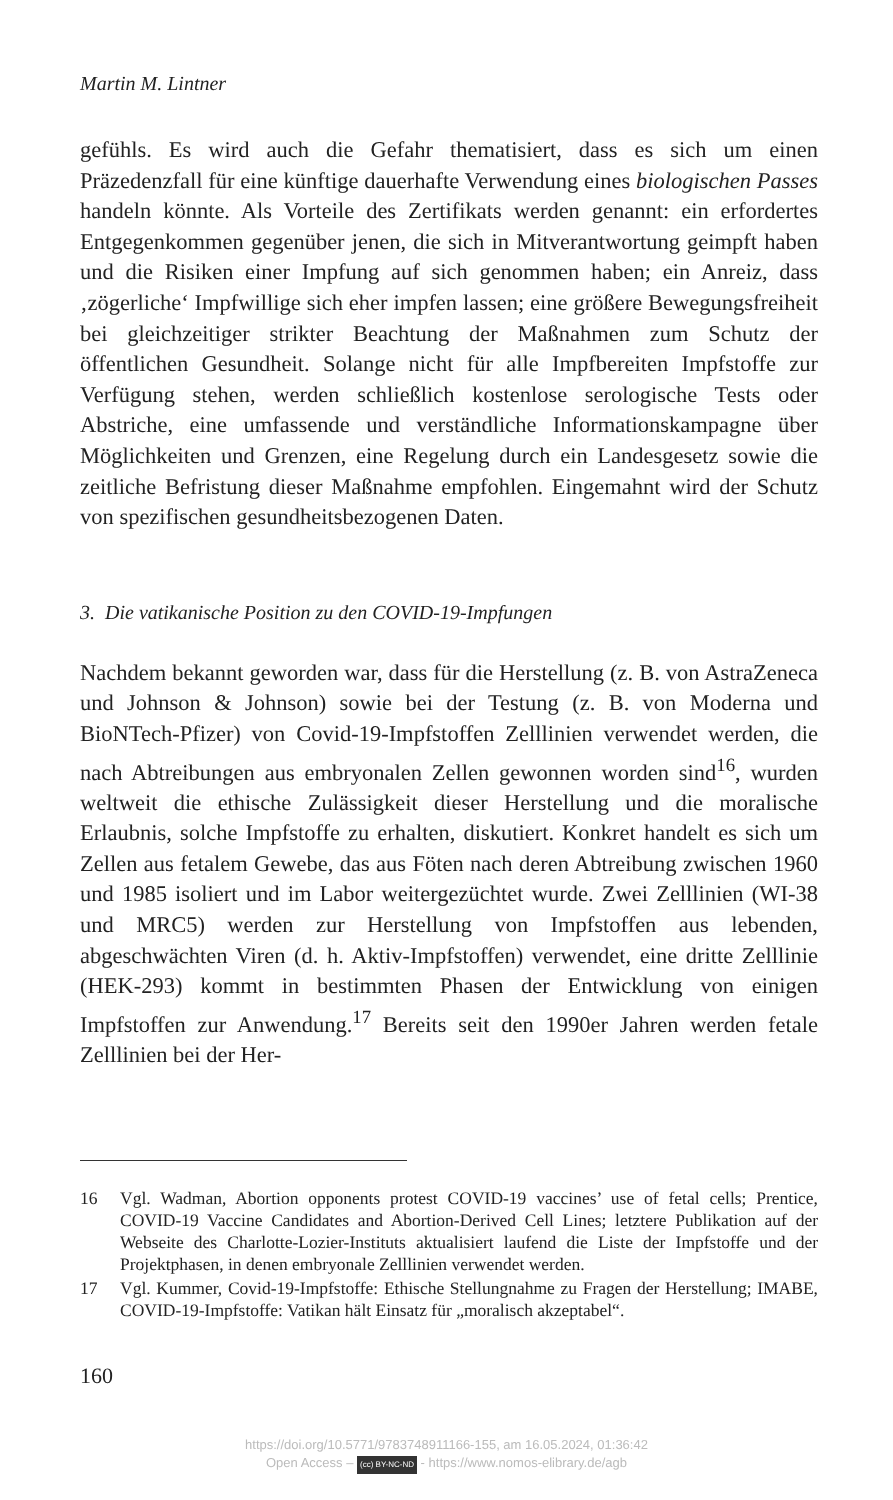Martin M. Lintner
gefühls. Es wird auch die Gefahr thematisiert, dass es sich um einen Präzedenzfall für eine künftige dauerhafte Verwendung eines biologischen Passes handeln könnte. Als Vorteile des Zertifikats werden genannt: ein erfordertes Entgegenkommen gegenüber jenen, die sich in Mitverantwortung geimpft haben und die Risiken einer Impfung auf sich genommen haben; ein Anreiz, dass ‚zögerliche‘ Impfwillige sich eher impfen lassen; eine größere Bewegungsfreiheit bei gleichzeitiger strikter Beachtung der Maßnahmen zum Schutz der öffentlichen Gesundheit. Solange nicht für alle Impfbereiten Impfstoffe zur Verfügung stehen, werden schließlich kostenlose serologische Tests oder Abstriche, eine umfassende und verständliche Informationskampagne über Möglichkeiten und Grenzen, eine Regelung durch ein Landesgesetz sowie die zeitliche Befristung dieser Maßnahme empfohlen. Eingemahnt wird der Schutz von spezifischen gesundheitsbezogenen Daten.
3. Die vatikanische Position zu den COVID-19-Impfungen
Nachdem bekannt geworden war, dass für die Herstellung (z. B. von AstraZeneca und Johnson & Johnson) sowie bei der Testung (z. B. von Moderna und BioNTech-Pfizer) von Covid-19-Impfstoffen Zelllinien verwendet werden, die nach Abtreibungen aus embryonalen Zellen gewonnen worden sind<sup>16</sup>, wurden weltweit die ethische Zulässigkeit dieser Herstellung und die moralische Erlaubnis, solche Impfstoffe zu erhalten, diskutiert. Konkret handelt es sich um Zellen aus fetalem Gewebe, das aus Föten nach deren Abtreibung zwischen 1960 und 1985 isoliert und im Labor weitergezüchtet wurde. Zwei Zelllinien (WI-38 und MRC5) werden zur Herstellung von Impfstoffen aus lebenden, abgeschwächten Viren (d. h. Aktiv-Impfstoffen) verwendet, eine dritte Zelllinie (HEK-293) kommt in bestimmten Phasen der Entwicklung von einigen Impfstoffen zur Anwendung.<sup>17</sup> Bereits seit den 1990er Jahren werden fetale Zelllinien bei der Her-
16 Vgl. Wadman, Abortion opponents protest COVID-19 vaccines’ use of fetal cells; Prentice, COVID-19 Vaccine Candidates and Abortion-Derived Cell Lines; letztere Publikation auf der Webseite des Charlotte-Lozier-Instituts aktualisiert laufend die Liste der Impfstoffe und der Projektphasen, in denen embryonale Zelllinien verwendet werden.
17 Vgl. Kummer, Covid-19-Impfstoffe: Ethische Stellungnahme zu Fragen der Herstellung; IMABE, COVID-19-Impfstoffe: Vatikan hält Einsatz für „moralisch akzeptabel“.
160
https://doi.org/10.5771/9783748911166-155, am 16.05.2024, 01:36:42
Open Access – (cc) BY-NC-ND - https://www.nomos-elibrary.de/agb